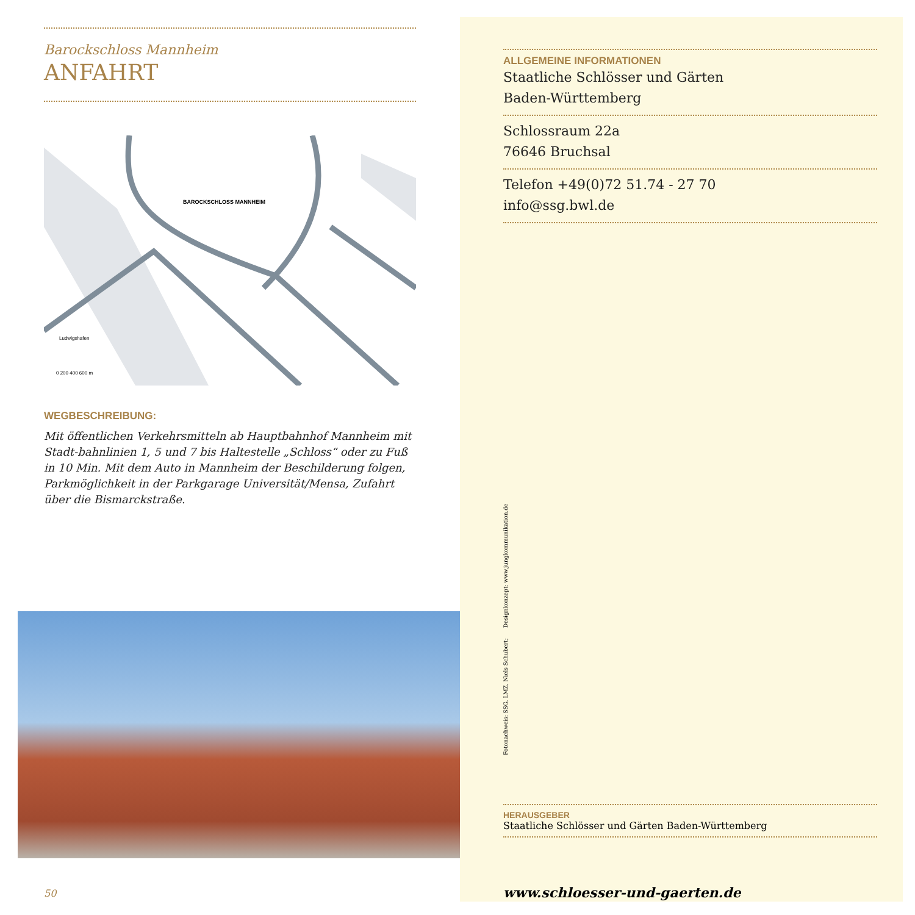Barockschloss Mannheim
ANFAHRT
BAROCKSCHLOSS MANNHEIM
Ludwigshafen
0 200 400 600 m
WEGBESCHREIBUNG:
Mit öffentlichen Verkehrsmitteln ab Hauptbahnhof Mannheim mit Stadt-bahnlinien 1, 5 und 7 bis Haltestelle „Schloss“ oder zu Fuß in 10 Min. Mit dem Auto in Mannheim der Beschilderung folgen, Parkmöglichkeit in der Parkgarage Universität/Mensa, Zufahrt über die Bismarckstraße.
50
ALLGEMEINE INFORMATIONEN
Staatliche Schlösser und Gärten
Baden-Württemberg
Schlossraum 22a
76646 Bruchsal
Telefon +49(0)72 51.74 - 27 70
info@ssg.bwl.de
Fotonachweis: SSG, LMZ, Niels Schubert; Designkonzept: www.jungkommunikation.de
HERAUSGEBER
Staatliche Schlösser und Gärten Baden-Württemberg
www.schloesser-und-gaerten.de